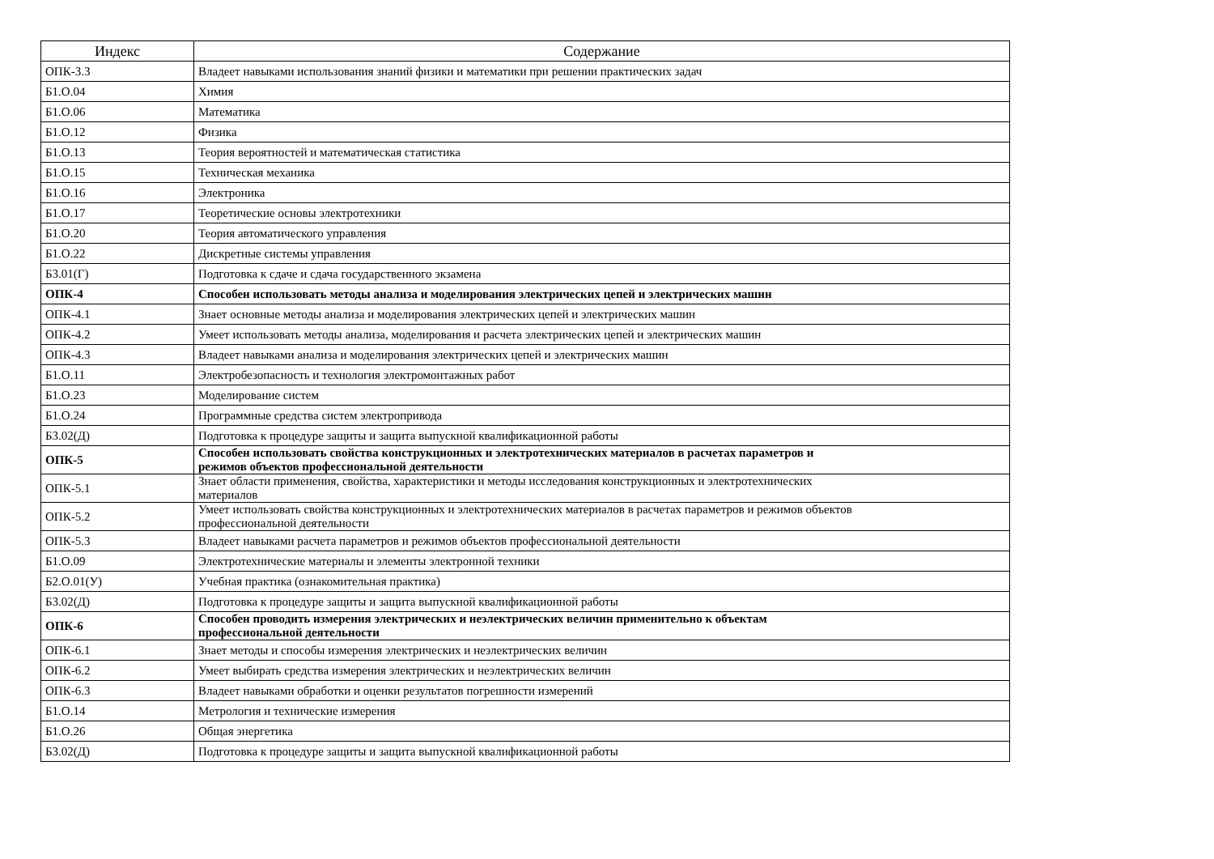| Индекс | Содержание |
| --- | --- |
| ОПК-3.3 | Владеет навыками использования знаний физики и математики при решении практических задач |
| Б1.О.04 | Химия |
| Б1.О.06 | Математика |
| Б1.О.12 | Физика |
| Б1.О.13 | Теория вероятностей и математическая статистика |
| Б1.О.15 | Техническая механика |
| Б1.О.16 | Электроника |
| Б1.О.17 | Теоретические основы электротехники |
| Б1.О.20 | Теория автоматического управления |
| Б1.О.22 | Дискретные системы управления |
| Б3.01(Г) | Подготовка к сдаче и сдача государственного экзамена |
| ОПК-4 | Способен использовать методы анализа и моделирования электрических цепей и электрических машин |
| ОПК-4.1 | Знает основные методы анализа и моделирования электрических цепей и электрических машин |
| ОПК-4.2 | Умеет использовать методы анализа, моделирования и расчета электрических цепей и электрических машин |
| ОПК-4.3 | Владеет навыками анализа и моделирования электрических цепей и электрических машин |
| Б1.О.11 | Электробезопасность и технология электромонтажных работ |
| Б1.О.23 | Моделирование систем |
| Б1.О.24 | Программные средства систем электропривода |
| Б3.02(Д) | Подготовка к процедуре защиты и защита выпускной квалификационной работы |
| ОПК-5 | Способен использовать свойства конструкционных и электротехнических материалов в расчетах параметров и режимов объектов профессиональной деятельности |
| ОПК-5.1 | Знает области применения, свойства, характеристики и методы исследования конструкционных и электротехнических материалов |
| ОПК-5.2 | Умеет использовать свойства конструкционных и электротехнических материалов в расчетах параметров и режимов объектов профессиональной деятельности |
| ОПК-5.3 | Владеет навыками расчета параметров и режимов объектов профессиональной деятельности |
| Б1.О.09 | Электротехнические материалы и элементы электронной техники |
| Б2.О.01(У) | Учебная практика (ознакомительная практика) |
| Б3.02(Д) | Подготовка к процедуре защиты и защита выпускной квалификационной работы |
| ОПК-6 | Способен проводить измерения электрических и неэлектрических величин применительно к объектам профессиональной деятельности |
| ОПК-6.1 | Знает методы и способы измерения электрических и неэлектрических величин |
| ОПК-6.2 | Умеет выбирать средства измерения электрических и неэлектрических величин |
| ОПК-6.3 | Владеет навыками обработки и оценки результатов погрешности измерений |
| Б1.О.14 | Метрология и технические измерения |
| Б1.О.26 | Общая энергетика |
| Б3.02(Д) | Подготовка к процедуре защиты и защита выпускной квалификационной работы |